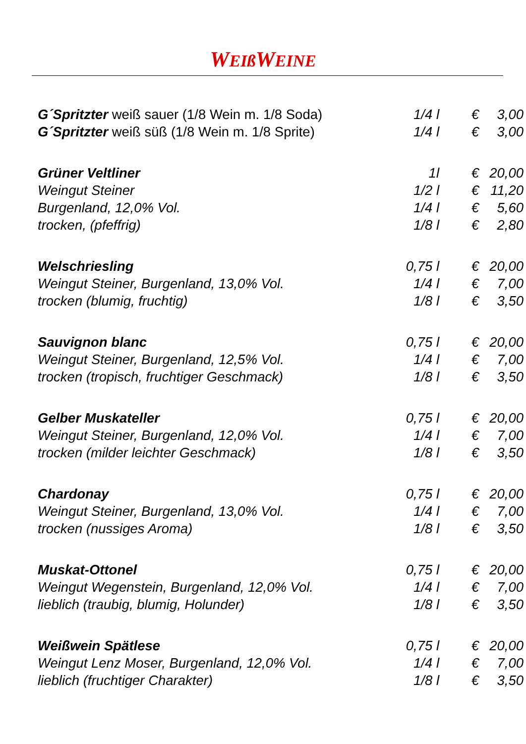WEIß WEINE
| G´Spritzter weiß sauer (1/8 Wein m. 1/8 Soda) | 1/4 l | € | 3,00 |
| G´Spritzter weiß süß (1/8 Wein m. 1/8 Sprite) | 1/4 l | € | 3,00 |
| Grüner Veltliner | 1l | € | 20,00 |
| Weingut Steiner | 1/2 l | € | 11,20 |
| Burgenland, 12,0% Vol. | 1/4 l | € | 5,60 |
| trocken, (pfeffrig) | 1/8 l | € | 2,80 |
| Welschriesling | 0,75 l | € | 20,00 |
| Weingut Steiner, Burgenland, 13,0% Vol. | 1/4 l | € | 7,00 |
| trocken (blumig, fruchtig) | 1/8 l | € | 3,50 |
| Sauvignon blanc | 0,75 l | € | 20,00 |
| Weingut Steiner, Burgenland, 12,5% Vol. | 1/4 l | € | 7,00 |
| trocken (tropisch, fruchtiger Geschmack) | 1/8 l | € | 3,50 |
| Gelber Muskateller | 0,75 l | € | 20,00 |
| Weingut Steiner, Burgenland, 12,0% Vol. | 1/4 l | € | 7,00 |
| trocken (milder leichter Geschmack) | 1/8 l | € | 3,50 |
| Chardonay | 0,75 l | € | 20,00 |
| Weingut Steiner, Burgenland, 13,0% Vol. | 1/4 l | € | 7,00 |
| trocken (nussiges Aroma) | 1/8 l | € | 3,50 |
| Muskat-Ottonel | 0,75 l | € | 20,00 |
| Weingut Wegenstein, Burgenland, 12,0% Vol. | 1/4 l | € | 7,00 |
| lieblich (traubig, blumig, Holunder) | 1/8 l | € | 3,50 |
| Weißwein Spätlese | 0,75 l | € | 20,00 |
| Weingut Lenz Moser, Burgenland, 12,0% Vol. | 1/4 l | € | 7,00 |
| lieblich (fruchtiger Charakter) | 1/8 l | € | 3,50 |